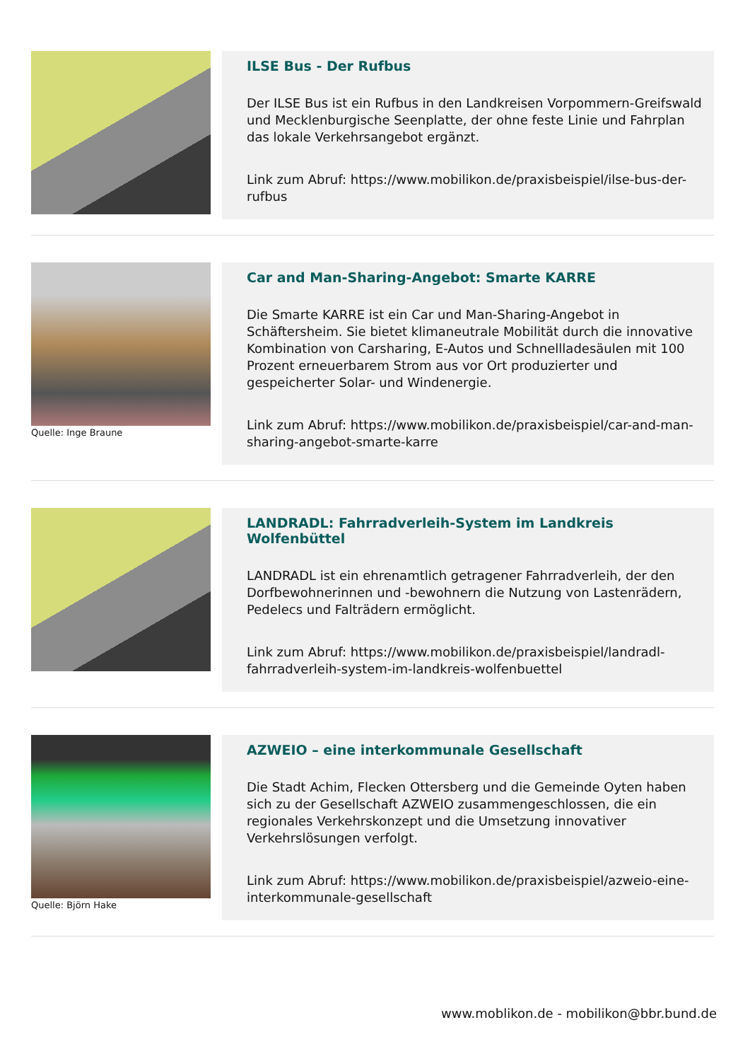ILSE Bus - Der Rufbus
Der ILSE Bus ist ein Rufbus in den Landkreisen Vorpommern-Greifswald und Mecklenburgische Seenplatte, der ohne feste Linie und Fahrplan das lokale Verkehrsangebot ergänzt.
Link zum Abruf: https://www.mobilikon.de/praxisbeispiel/ilse-bus-der-rufbus
Quelle: Inge Braune
Car and Man-Sharing-Angebot: Smarte KARRE
Die Smarte KARRE ist ein Car und Man-Sharing-Angebot in Schäftersheim. Sie bietet klimaneutrale Mobilität durch die innovative Kombination von Carsharing, E-Autos und Schnellladesäulen mit 100 Prozent erneuerbarem Strom aus vor Ort produzierter und gespeicherter Solar- und Windenergie.
Link zum Abruf: https://www.mobilikon.de/praxisbeispiel/car-and-man-sharing-angebot-smarte-karre
LANDRADL: Fahrradverleih-System im Landkreis Wolfenbüttel
LANDRADL ist ein ehrenamtlich getragener Fahrradverleih, der den Dorfbewohnerinnen und -bewohnern die Nutzung von Lastenrädern, Pedelecs und Falträdern ermöglicht.
Link zum Abruf: https://www.mobilikon.de/praxisbeispiel/landradl-fahrradverleih-system-im-landkreis-wolfenbuettel
Quelle: Björn Hake
AZWEIO – eine interkommunale Gesellschaft
Die Stadt Achim, Flecken Ottersberg und die Gemeinde Oyten haben sich zu der Gesellschaft AZWEIO zusammengeschlossen, die ein regionales Verkehrskonzept und die Umsetzung innovativer Verkehrslösungen verfolgt.
Link zum Abruf: https://www.mobilikon.de/praxisbeispiel/azweio-eine-interkommunale-gesellschaft
www.moblikon.de - mobilikon@bbr.bund.de